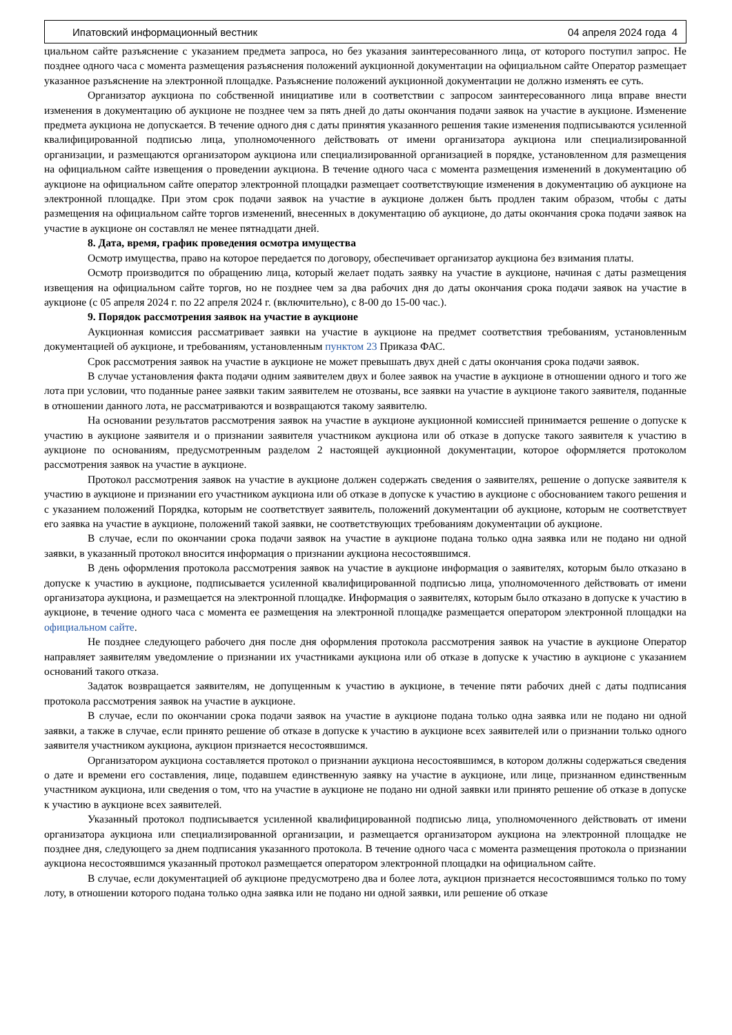Ипатовский информационный вестник 04 апреля 2024 года 4
циальном сайте разъяснение с указанием предмета запроса, но без указания заинтересованного лица, от которого поступил запрос. Не позднее одного часа с момента размещения разъяснения положений аукционной документации на официальном сайте Оператор размещает указанное разъяснение на электронной площадке. Разъяснение положений аукционной документации не должно изменять ее суть.
Организатор аукциона по собственной инициативе или в соответствии с запросом заинтересованного лица вправе внести изменения в документацию об аукционе не позднее чем за пять дней до даты окончания подачи заявок на участие в аукционе. Изменение предмета аукциона не допускается. В течение одного дня с даты принятия указанного решения такие изменения подписываются усиленной квалифицированной подписью лица, уполномоченного действовать от имени организатора аукциона или специализированной организации, и размещаются организатором аукциона или специализированной организацией в порядке, установленном для размещения на официальном сайте извещения о проведении аукциона. В течение одного часа с момента размещения изменений в документацию об аукционе на официальном сайте оператор электронной площадки размещает соответствующие изменения в документацию об аукционе на электронной площадке. При этом срок подачи заявок на участие в аукционе должен быть продлен таким образом, чтобы с даты размещения на официальном сайте торгов изменений, внесенных в документацию об аукционе, до даты окончания срока подачи заявок на участие в аукционе он составлял не менее пятнадцати дней.
8. Дата, время, график проведения осмотра имущества
Осмотр имущества, право на которое передается по договору, обеспечивает организатор аукциона без взимания платы.
Осмотр производится по обращению лица, который желает подать заявку на участие в аукционе, начиная с даты размещения извещения на официальном сайте торгов, но не позднее чем за два рабочих дня до даты окончания срока подачи заявок на участие в аукционе (с 05 апреля 2024 г. по 22 апреля 2024 г. (включительно), с 8-00 до 15-00 час.).
9. Порядок рассмотрения заявок на участие в аукционе
Аукционная комиссия рассматривает заявки на участие в аукционе на предмет соответствия требованиям, установленным документацией об аукционе, и требованиям, установленным пунктом 23 Приказа ФАС.
Срок рассмотрения заявок на участие в аукционе не может превышать двух дней с даты окончания срока подачи заявок.
В случае установления факта подачи одним заявителем двух и более заявок на участие в аукционе в отношении одного и того же лота при условии, что поданные ранее заявки таким заявителем не отозваны, все заявки на участие в аукционе такого заявителя, поданные в отношении данного лота, не рассматриваются и возвращаются такому заявителю.
На основании результатов рассмотрения заявок на участие в аукционе аукционной комиссией принимается решение о допуске к участию в аукционе заявителя и о признании заявителя участником аукциона или об отказе в допуске такого заявителя к участию в аукционе по основаниям, предусмотренным разделом 2 настоящей аукционной документации, которое оформляется протоколом рассмотрения заявок на участие в аукционе.
Протокол рассмотрения заявок на участие в аукционе должен содержать сведения о заявителях, решение о допуске заявителя к участию в аукционе и признании его участником аукциона или об отказе в допуске к участию в аукционе с обоснованием такого решения и с указанием положений Порядка, которым не соответствует заявитель, положений документации об аукционе, которым не соответствует его заявка на участие в аукционе, положений такой заявки, не соответствующих требованиям документации об аукционе.
В случае, если по окончании срока подачи заявок на участие в аукционе подана только одна заявка или не подано ни одной заявки, в указанный протокол вносится информация о признании аукциона несостоявшимся.
В день оформления протокола рассмотрения заявок на участие в аукционе информация о заявителях, которым было отказано в допуске к участию в аукционе, подписывается усиленной квалифицированной подписью лица, уполномоченного действовать от имени организатора аукциона, и размещается на электронной площадке. Информация о заявителях, которым было отказано в допуске к участию в аукционе, в течение одного часа с момента ее размещения на электронной площадке размещается оператором электронной площадки на официальном сайте.
Не позднее следующего рабочего дня после дня оформления протокола рассмотрения заявок на участие в аукционе Оператор направляет заявителям уведомление о признании их участниками аукциона или об отказе в допуске к участию в аукционе с указанием оснований такого отказа.
Задаток возвращается заявителям, не допущенным к участию в аукционе, в течение пяти рабочих дней с даты подписания протокола рассмотрения заявок на участие в аукционе.
В случае, если по окончании срока подачи заявок на участие в аукционе подана только одна заявка или не подано ни одной заявки, а также в случае, если принято решение об отказе в допуске к участию в аукционе всех заявителей или о признании только одного заявителя участником аукциона, аукцион признается несостоявшимся.
Организатором аукциона составляется протокол о признании аукциона несостоявшимся, в котором должны содержаться сведения о дате и времени его составления, лице, подавшем единственную заявку на участие в аукционе, или лице, признанном единственным участником аукциона, или сведения о том, что на участие в аукционе не подано ни одной заявки или принято решение об отказе в допуске к участию в аукционе всех заявителей.
Указанный протокол подписывается усиленной квалифицированной подписью лица, уполномоченного действовать от имени организатора аукциона или специализированной организации, и размещается организатором аукциона на электронной площадке не позднее дня, следующего за днем подписания указанного протокола. В течение одного часа с момента размещения протокола о признании аукциона несостоявшимся указанный протокол размещается оператором электронной площадки на официальном сайте.
В случае, если документацией об аукционе предусмотрено два и более лота, аукцион признается несостоявшимся только по тому лоту, в отношении которого подана только одна заявка или не подано ни одной заявки, или решение об отказе